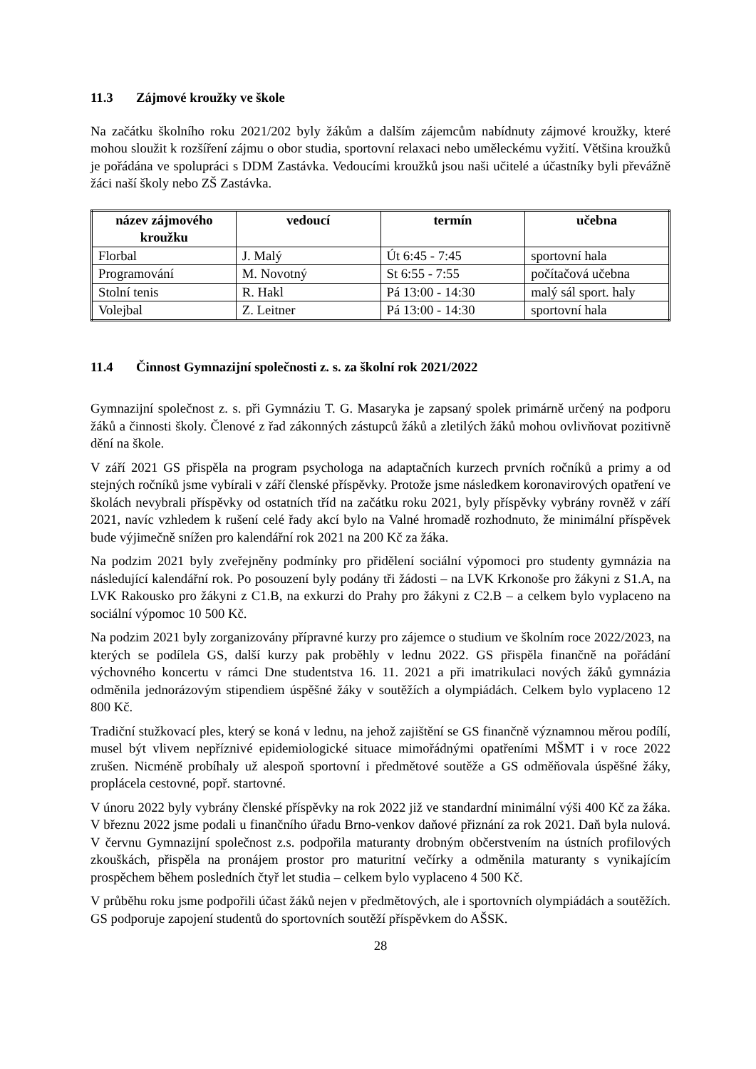11.3 Zájmové kroužky ve škole
Na začátku školního roku 2021/202 byly žákům a dalším zájemcům nabídnuty zájmové kroužky, které mohou sloužit k rozšíření zájmu o obor studia, sportovní relaxaci nebo uměleckému vyžití. Většina kroužků je pořádána ve spolupráci s DDM Zastávka. Vedoucími kroužků jsou naši učitelé a účastníky byli převážně žáci naší školy nebo ZŠ Zastávka.
| název zájmového kroužku | vedoucí | termín | učebna |
| --- | --- | --- | --- |
| Florbal | J. Malý | Út 6:45 - 7:45 | sportovní hala |
| Programování | M. Novotný | St 6:55 - 7:55 | počítačová učebna |
| Stolní tenis | R. Hakl | Pá 13:00 - 14:30 | malý sál sport. haly |
| Volejbal | Z. Leitner | Pá 13:00 - 14:30 | sportovní hala |
11.4 Činnost Gymnazijní společnosti z. s. za školní rok 2021/2022
Gymnazijní společnost z. s. při Gymnáziu T. G. Masaryka je zapsaný spolek primárně určený na podporu žáků a činnosti školy. Členové z řad zákonných zástupců žáků a zletilých žáků mohou ovlivňovat pozitivně dění na škole.
V září 2021 GS přispěla na program psychologa na adaptačních kurzech prvních ročníků a primy a od stejných ročníků jsme vybírali v září členské příspěvky. Protože jsme následkem koronavirových opatření ve školách nevybrali příspěvky od ostatních tříd na začátku roku 2021, byly příspěvky vybrány rovněž v září 2021, navíc vzhledem k rušení celé řady akcí bylo na Valné hromadě rozhodnuto, že minimální příspěvek bude výjimečně snížen pro kalendářní rok 2021 na 200 Kč za žáka.
Na podzim 2021 byly zveřejněny podmínky pro přidělení sociální výpomoci pro studenty gymnázia na následující kalendářní rok. Po posouzení byly podány tři žádosti – na LVK Krkonoše pro žákyni z S1.A, na LVK Rakousko pro žákyni z C1.B, na exkurzi do Prahy pro žákyni z C2.B – a celkem bylo vyplaceno na sociální výpomoc 10 500 Kč.
Na podzim 2021 byly zorganizovány přípravné kurzy pro zájemce o studium ve školním roce 2022/2023, na kterých se podílela GS, další kurzy pak proběhly v lednu 2022. GS přispěla finančně na pořádání výchovného koncertu v rámci Dne studentstva 16. 11. 2021 a při imatrikulaci nových žáků gymnázia odměnila jednorázovým stipendiem úspěšné žáky v soutěžích a olympiádách. Celkem bylo vyplaceno 12 800 Kč.
Tradiční stužkovací ples, který se koná v lednu, na jehož zajištění se GS finančně významnou měrou podílí, musel být vlivem nepříznivé epidemiologické situace mimořádnými opatřeními MŠMT i v roce 2022 zrušen. Nicméně probíhaly už alespoň sportovní i předmětové soutěže a GS odměňovala úspěšné žáky, proplácela cestovné, popř. startovné.
V únoru 2022 byly vybrány členské příspěvky na rok 2022 již ve standardní minimální výši 400 Kč za žáka. V březnu 2022 jsme podali u finančního úřadu Brno-venkov daňové přiznání za rok 2021. Daň byla nulová. V červnu Gymnazijní společnost z.s. podpořila maturanty drobným občerstvením na ústních profilových zkouškách, přispěla na pronájem prostor pro maturitní večírky a odměnila maturanty s vynikajícím prospěchem během posledních čtyř let studia – celkem bylo vyplaceno 4 500 Kč.
V průběhu roku jsme podpořili účast žáků nejen v předmětových, ale i sportovních olympiádách a soutěžích. GS podporuje zapojení studentů do sportovních soutěží příspěvkem do AŠSK.
28